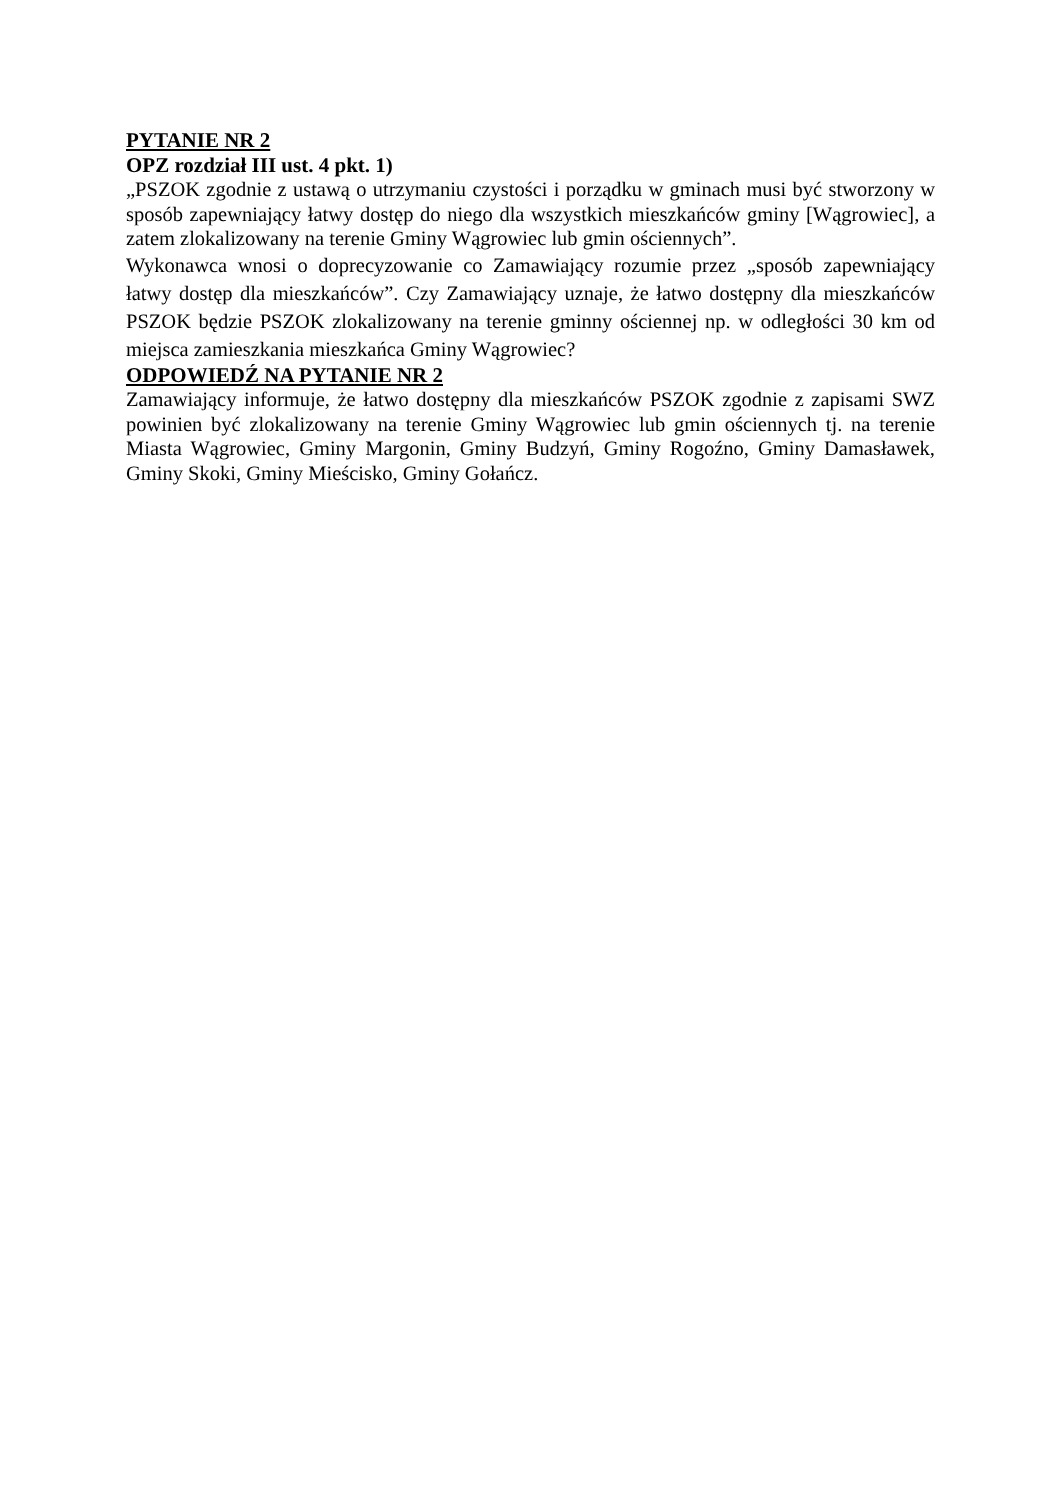PYTANIE NR 2
OPZ rozdział III ust. 4 pkt. 1)
„PSZOK zgodnie z ustawą o utrzymaniu czystości i porządku w gminach musi być stworzony w sposób zapewniający łatwy dostęp do niego dla wszystkich mieszkańców gminy [Wągrowiec], a zatem zlokalizowany na terenie Gminy Wągrowiec lub gmin ościennych”.
Wykonawca wnosi o doprecyzowanie co Zamawiający rozumie przez „sposób zapewniający łatwy dostęp dla mieszkańców”. Czy Zamawiający uznaje, że łatwo dostępny dla mieszkańców PSZOK będzie PSZOK zlokalizowany na terenie gminny ościennej np. w odległości 30 km od miejsca zamieszkania mieszkańca Gminy Wągrowiec?
ODPOWIEDŹ NA PYTANIE NR 2
Zamawiający informuje, że łatwo dostępny dla mieszkańców PSZOK zgodnie z zapisami SWZ powinien być zlokalizowany na terenie Gminy Wągrowiec lub gmin ościennych tj. na terenie Miasta Wągrowiec, Gminy Margonin, Gminy Budzyń, Gminy Rogoźno, Gminy Damasławek, Gminy Skoki, Gminy Mieścisko, Gminy Gołańcz.